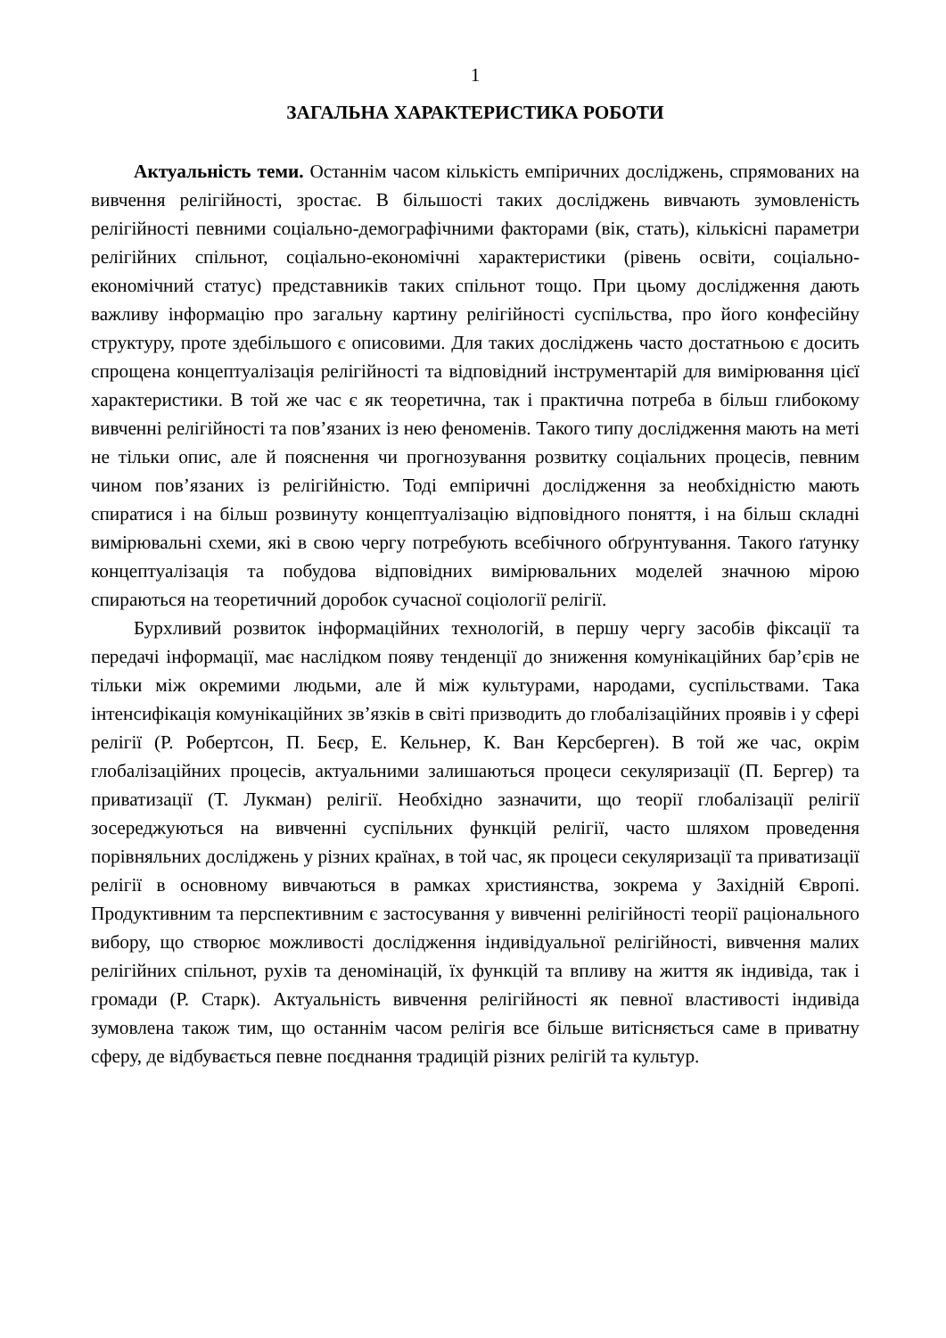1
ЗАГАЛЬНА ХАРАКТЕРИСТИКА РОБОТИ
Актуальність теми. Останнім часом кількість емпіричних досліджень, спрямованих на вивчення релігійності, зростає. В більшості таких досліджень вивчають зумовленість релігійності певними соціально-демографічними факторами (вік, стать), кількісні параметри релігійних спільнот, соціально-економічні характеристики (рівень освіти, соціально-економічний статус) представників таких спільнот тощо. При цьому дослідження дають важливу інформацію про загальну картину релігійності суспільства, про його конфесійну структуру, проте здебільшого є описовими. Для таких досліджень часто достатньою є досить спрощена концептуалізація релігійності та відповідний інструментарій для вимірювання цієї характеристики. В той же час є як теоретична, так і практична потреба в більш глибокому вивченні релігійності та пов’язаних із нею феноменів. Такого типу дослідження мають на меті не тільки опис, але й пояснення чи прогнозування розвитку соціальних процесів, певним чином пов’язаних із релігійністю. Тоді емпіричні дослідження за необхідністю мають спиратися і на більш розвинуту концептуалізацію відповідного поняття, і на більш складні вимірювальні схеми, які в свою чергу потребують всебічного обґрунтування. Такого ґатунку концептуалізація та побудова відповідних вимірювальних моделей значною мірою спираються на теоретичний доробок сучасної соціології релігії.
Бурхливий розвиток інформаційних технологій, в першу чергу засобів фіксації та передачі інформації, має наслідком появу тенденції до зниження комунікаційних бар’єрів не тільки між окремими людьми, але й між культурами, народами, суспільствами. Така інтенсифікація комунікаційних зв’язків в світі призводить до глобалізаційних проявів і у сфері релігії (Р. Робертсон, П. Беєр, Е. Кельнер, К. Ван Керсберген). В той же час, окрім глобалізаційних процесів, актуальними залишаються процеси секуляризації (П. Бергер) та приватизації (Т. Лукман) релігії. Необхідно зазначити, що теорії глобалізації релігії зосереджуються на вивченні суспільних функцій релігії, часто шляхом проведення порівняльних досліджень у різних країнах, в той час, як процеси секуляризації та приватизації релігії в основному вивчаються в рамках християнства, зокрема у Західній Європі. Продуктивним та перспективним є застосування у вивченні релігійності теорії раціонального вибору, що створює можливості дослідження індивідуальної релігійності, вивчення малих релігійних спільнот, рухів та деномінацій, їх функцій та впливу на життя як індивіда, так і громади (Р. Старк). Актуальність вивчення релігійності як певної властивості індивіда зумовлена також тим, що останнім часом релігія все більше витісняється саме в приватну сферу, де відбувається певне поєднання традицій різних релігій та культур.